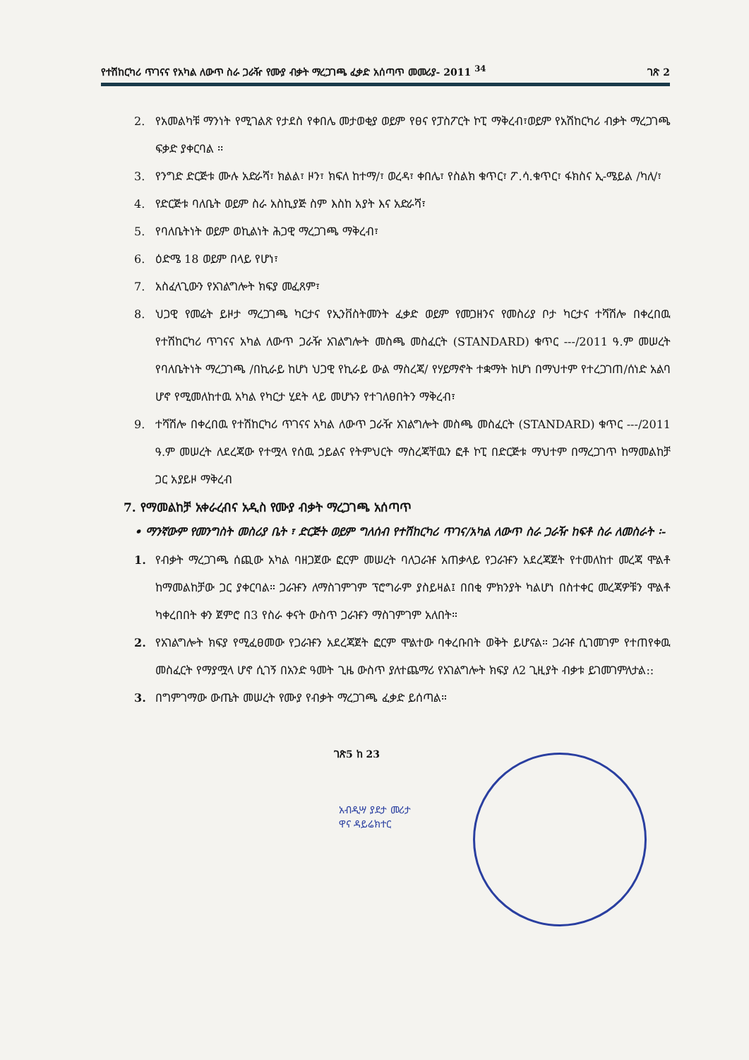የተሽከርካሪ ጥገናና የአካል ለውጥ ስራ ጋራዥ የሙያ ብቃት ማረጋገጫ ፈቃድ አሰጣጥ መመሪያ- 2011 <sup>34</sup> ገጽ 2
2. የአመልካቹ ማንነት የሚገልጽ የታደስ የቀበሌ መታወቂያ ወይም የፀና የፓስፖርት ኮፒ ማቅረብ፣ወይም የአሽከርካሪ ብቃት ማረጋገጫ ፍቃድ ያቀርባል ፡፡
3. የንግድ ድርጅቱ ሙሉ አድራሻ፣ ክልል፣ ዞን፣ ክፍለ ከተማ/፣ ወረዳ፣ ቀበሌ፣ የስልክ ቁጥር፣ ፖ.ሳ.ቁጥር፣ ፋክስና ኢ-ሜይል /ካለ/፣
4. የድርጅቱ ባለቤት ወይም ስራ አስኪያጅ ስም እስከ አያት እና አድራሻ፣
5. የባለቤትነት ወይም ወኪልነት ሕጋዊ ማረጋገጫ ማቅረብ፣
6. ዕድሜ 18 ወይም በላይ የሆነ፣
7. አስፈላጊውን የአገልግሎት ክፍያ መፈጸም፣
8. ህጋዊ የመሬት ይዞታ ማረጋገጫ ካርታና የኢንቨስትመንት ፈቃድ ወይም የመጋዘንና የመስሪያ ቦታ ካርታና ተሻሽሎ በቀረበዉ የተሽከርካሪ ጥገናና አካል ለውጥ ጋራዥ አገልግሎት መስጫ መስፈርት (STANDARD) ቁጥር ---/2011 ዓ.ም መሠረት የባለቤትነት ማረጋገጫ /በኪራይ ከሆነ ህጋዊ የኪራይ ውል ማስረጃ/ የሃይማኖት ተቋማት ከሆነ በማህተም የተረጋገጠ/ሰነድ አልባ ሆኖ የሚመለከተዉ አካል የካርታ ሂደት ላይ መሆኑን የተገለፀበትን ማቅረብ፣
9. ተሻሽሎ በቀረበዉ የተሽከርካሪ ጥገናና አካል ለውጥ ጋራዥ አገልግሎት መስጫ መስፈርት (STANDARD) ቁጥር ---/2011 ዓ.ም መሠረት ለደረጃው የተሟላ የሰዉ ኃይልና የትምህርት ማስረጃቸዉን ፎቶ ኮፒ በድርጅቱ ማህተም በማረጋገጥ ከማመልከቻ ጋር አያይዞ ማቅረብ
7. የማመልከቻ አቀራረብና አዲስ የሙያ ብቃት ማረጋገጫ አሰጣጥ
• ማንኛውም የመንግስት መስሪያ ቤት ፣ ድርጅት ወይም ግለሰብ የተሽከርካሪ ጥገና/አካል ለውጥ ስራ ጋራዥ ከፍቶ ስራ ለመስራት ፡-
1. የብቃት ማረጋገጫ ሰጪው አካል ባዘጋጀው ፎርም መሠረት ባለጋራዡ አጠቃላይ የጋራዡን አደረጃጀት የተመለከተ መረጃ ሞልቶ ከማመልከቻው ጋር ያቀርባል። ጋራዡን ለማስገምገም ፕሮግራም ያስይዛል፤ በበቂ ምክንያት ካልሆነ በስተቀር መረጃዎቹን ሞልቶ ካቀረበበት ቀን ጀምሮ በ3 የስራ ቀናት ውስጥ ጋራዡን ማስገምገም አለበት።
2. የአገልግሎት ክፍያ የሚፈፀመው የጋራዡን አደረጃጀት ፎርም ሞልተው ባቀረቡበት ወቅት ይሆናል። ጋራዡ ሲገመገም የተጠየቀዉ መስፈርት የማያሟላ ሆኖ ሲገኝ በአንድ ዓመት ጊዜ ውስጥ ያለተጨማሪ የአገልግሎት ክፍያ ለ2 ጊዚያት ብቃቱ ይገመገምለታል::
3. በግምገማው ውጤት መሠረት የሙያ የብቃት ማረጋገጫ ፈቃድ ይሰጣል።
ገጽ5 ከ 23
አብዲሣ ያደታ መሪታ
ዋና ዳይሬክተር